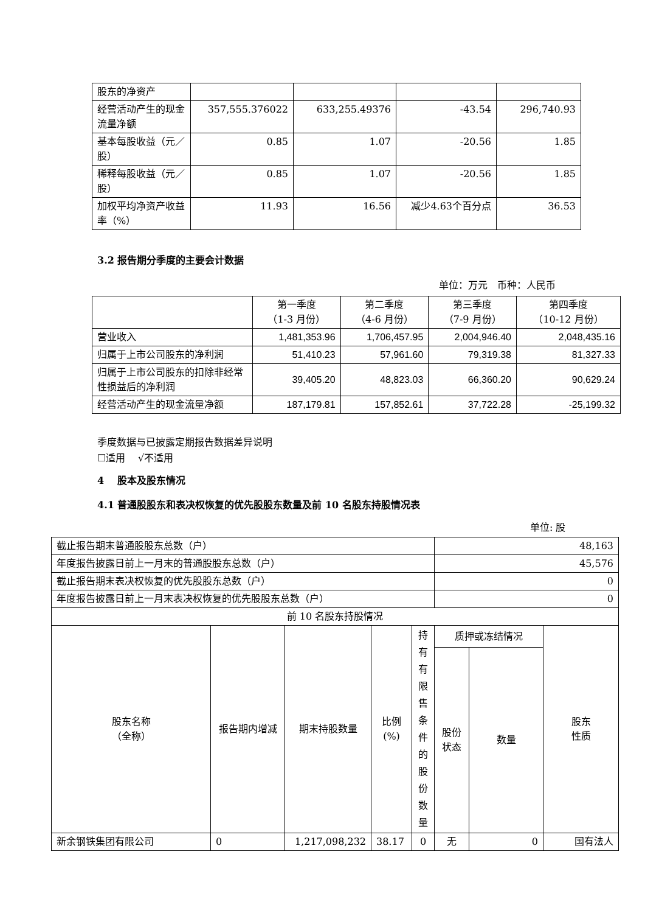| 股东的净资产 | | | | |
| 经营活动产生的现金流量净额 | 357,555.376022 | 633,255.49376 | -43.54 | 296,740.93 |
| 基本每股收益（元／股） | 0.85 | 1.07 | -20.56 | 1.85 |
| 稀释每股收益（元／股） | 0.85 | 1.07 | -20.56 | 1.85 |
| 加权平均净资产收益率（%） | 11.93 | 16.56 | 减少4.63个百分点 | 36.53 |
3.2 报告期分季度的主要会计数据
单位：万元　币种：人民币
| | 第一季度 （1-3 月份） | 第二季度 （4-6 月份） | 第三季度 （7-9 月份） | 第四季度 （10-12 月份） |
| 营业收入 | 1,481,353.96 | 1,706,457.95 | 2,004,946.40 | 2,048,435.16 |
| 归属于上市公司股东的净利润 | 51,410.23 | 57,961.60 | 79,319.38 | 81,327.33 |
| 归属于上市公司股东的扣除非经常性损益后的净利润 | 39,405.20 | 48,823.03 | 66,360.20 | 90,629.24 |
| 经营活动产生的现金流量净额 | 187,179.81 | 157,852.61 | 37,722.28 | -25,199.32 |
季度数据与已披露定期报告数据差异说明
☐适用　 √不适用
4　 股本及股东情况
4.1 普通股股东和表决权恢复的优先股股东数量及前 10 名股东持股情况表
单位: 股
| 截止报告期末普通股股东总数（户） | | | | | 48,163 | | |
| 年度报告披露日前上一月末的普通股股东总数（户） | | | | | 45,576 | | |
| 截止报告期末表决权恢复的优先股股东总数（户） | | | | | 0 | | |
| 年度报告披露日前上一月末表决权恢复的优先股股东总数（户） | | | | | 0 | | |
| 前 10 名股东持股情况 | | | | | | | |
| 股东名称 （全称） | 报告期内增减 | 期末持股数量 | 比例 (%) | 持有有限售条件的股份数量 | 质押或冻结情况 | | 股东 性质 |
| | | | | | 股份 状态 | 数量 | |
| 新余钢铁集团有限公司 | 0 | 1,217,098,232 | 38.17 | 0 | 无 | 0 | 国有法人 |